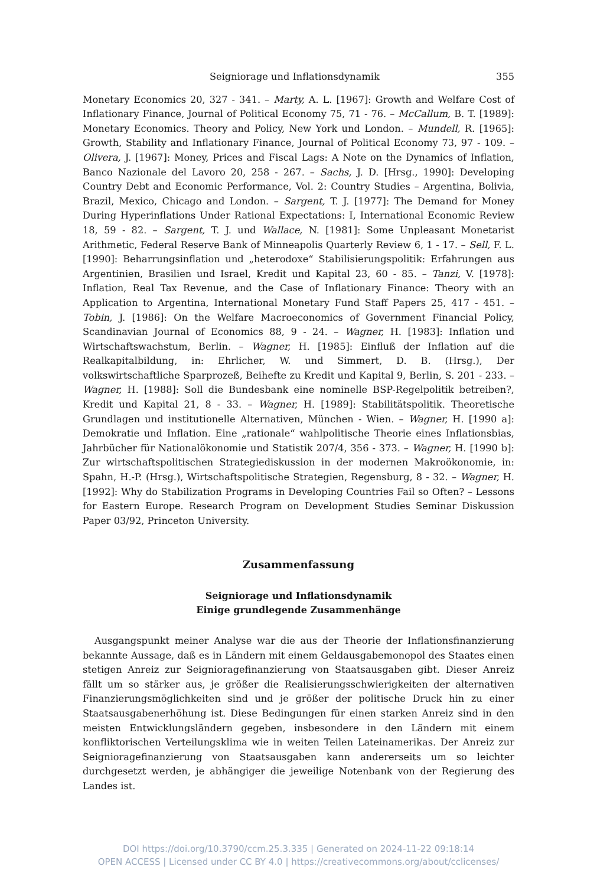Seigniorage und Inflationsdynamik 355
Monetary Economics 20, 327 - 341. – Marty, A. L. [1967]: Growth and Welfare Cost of Inflationary Finance, Journal of Political Economy 75, 71 - 76. – McCallum, B. T. [1989]: Monetary Economics. Theory and Policy, New York und London. – Mundell, R. [1965]: Growth, Stability and Inflationary Finance, Journal of Political Economy 73, 97 - 109. – Olivera, J. [1967]: Money, Prices and Fiscal Lags: A Note on the Dynamics of Inflation, Banco Nazionale del Lavoro 20, 258 - 267. – Sachs, J. D. [Hrsg., 1990]: Developing Country Debt and Economic Performance, Vol. 2: Country Studies – Argentina, Bolivia, Brazil, Mexico, Chicago and London. – Sargent, T. J. [1977]: The Demand for Money During Hyperinflations Under Rational Expectations: I, International Economic Review 18, 59 - 82. – Sargent, T. J. und Wallace, N. [1981]: Some Unpleasant Monetarist Arithmetic, Federal Reserve Bank of Minneapolis Quarterly Review 6, 1 - 17. – Sell, F. L. [1990]: Beharrungsinflation und „heterodoxe“ Stabilisierungspolitik: Erfahrungen aus Argentinien, Brasilien und Israel, Kredit und Kapital 23, 60 - 85. – Tanzi, V. [1978]: Inflation, Real Tax Revenue, and the Case of Inflationary Finance: Theory with an Application to Argentina, International Monetary Fund Staff Papers 25, 417 - 451. – Tobin, J. [1986]: On the Welfare Macroeconomics of Government Financial Policy, Scandinavian Journal of Economics 88, 9 - 24. – Wagner, H. [1983]: Inflation und Wirtschaftswachstum, Berlin. – Wagner, H. [1985]: Einfluß der Inflation auf die Realkapitalbildung, in: Ehrlicher, W. und Simmert, D. B. (Hrsg.), Der volkswirtschaftliche Sparprozeß, Beihefte zu Kredit und Kapital 9, Berlin, S. 201 - 233. – Wagner, H. [1988]: Soll die Bundesbank eine nominelle BSP-Regelpolitik betreiben?, Kredit und Kapital 21, 8 - 33. – Wagner, H. [1989]: Stabilitätspolitik. Theoretische Grundlagen und institutionelle Alternativen, München - Wien. – Wagner, H. [1990 a]: Demokratie und Inflation. Eine „rationale“ wahlpolitische Theorie eines Inflationsbias, Jahrbücher für Nationalökonomie und Statistik 207/4, 356 - 373. – Wagner, H. [1990 b]: Zur wirtschaftspolitischen Strategiediskussion in der modernen Makroökonomie, in: Spahn, H.-P. (Hrsg.), Wirtschaftspolitische Strategien, Regensburg, 8 - 32. – Wagner, H. [1992]: Why do Stabilization Programs in Developing Countries Fail so Often? – Lessons for Eastern Europe. Research Program on Development Studies Seminar Diskussion Paper 03/92, Princeton University.
Zusammenfassung
Seigniorage und Inflationsdynamik
Einige grundlegende Zusammenhänge
Ausgangspunkt meiner Analyse war die aus der Theorie der Inflationsfinanzierung bekannte Aussage, daß es in Ländern mit einem Geldausgabemonopol des Staates einen stetigen Anreiz zur Seignioragefinanzierung von Staatsausgaben gibt. Dieser Anreiz fällt um so stärker aus, je größer die Realisierungsschwierigkeiten der alternativen Finanzierungsmöglichkeiten sind und je größer der politische Druck hin zu einer Staatsausgabenerhöhung ist. Diese Bedingungen für einen starken Anreiz sind in den meisten Entwicklungsländern gegeben, insbesondere in den Ländern mit einem konfliktorischen Verteilungsklima wie in weiten Teilen Lateinamerikas. Der Anreiz zur Seignioragefinanzierung von Staatsausgaben kann andererseits um so leichter durchgesetzt werden, je abhängiger die jeweilige Notenbank von der Regierung des Landes ist.
DOI https://doi.org/10.3790/ccm.25.3.335 | Generated on 2024-11-22 09:18:14
OPEN ACCESS | Licensed under CC BY 4.0 | https://creativecommons.org/about/cclicenses/